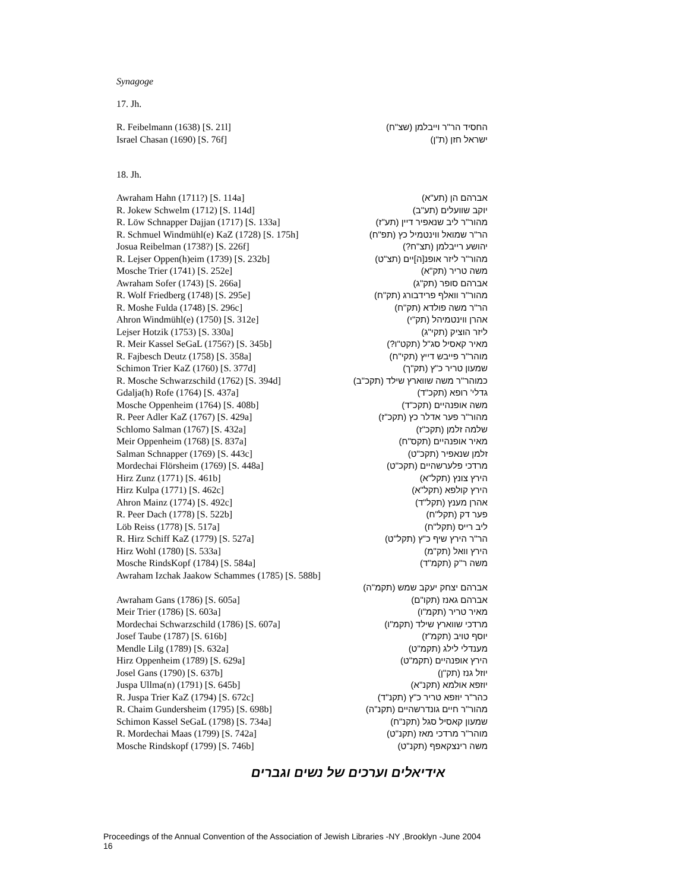Synagoge
17. Jh.
| R. Feibelmann (1638) [S. 21l] | החסיד הר"ר וייבלמן (שצ"ח) |
| Israel Chasan (1690) [S. 76f] | ישראל חזן (ת"ן) |
18. Jh.
| Awraham Hahn (1711?) [S. 114a] | אברהם הן (תע"א) |
| R. Jokew Schwelm (1712) [S. 114d] | יוקב שוועלים (תע"ב) |
| R. Löw Schnapper Dajjan (1717) [S. 133a] | מהור"ר ליב שנאפיר דיין (תע"ז) |
| R. Schmuel Windmühl(e) KaZ (1728) [S. 175h] | הר"ר שמואל ווינטמיל כץ (תפ"ח) |
| Josua Reibelman (1738?) [S. 226f] | יהושע רייבלמן (תצ"ח?) |
| R. Lejser Oppen(h)eim (1739) [S. 232b] | מהור"ר ליזר אופנ[ה]יים (תצ"ט) |
| Mosche Trier (1741) [S. 252e] | משה טריר (תק"א) |
| Awraham Sofer (1743) [S. 266a] | אברהם סופר (תק"ג) |
| R. Wolf Friedberg (1748) [S. 295e] | מהור"ר וואלף פרידבורג (תק"ח) |
| R. Moshe Fulda (1748) [S. 296c] | הר"ר משה פולדא (תק"ח) |
| Ahron Windmühl(e) (1750) [S. 312e] | אהרן ווינטמיהל (תק"י) |
| Lejser Hotzik (1753) [S. 330a] | ליזר הוציק (תקי"ג) |
| R. Meir Kassel SeGaL (1756?) [S. 345b] | מאיר קאסיל סג"ל (תקט"ו?) |
| R. Fajbesch Deutz (1758) [S. 358a] | מוהר"ר פייבש דייץ (תקי"ח) |
| Schimon Trier KaZ (1760) [S. 377d] | שמעון טריר כ"ץ (תק"ך) |
| R. Mosche Schwarzschild (1762) [S. 394d] | כמוהר"ר משה שווארץ שילד (תקכ"ב) |
| Gdalja(h) Rofe (1764) [S. 437a] | גדלי' רופא (תקכ"ד) |
| Mosche Oppenheim (1764) [S. 408b] | משה אופנהיים (תקכ"ד) |
| R. Peer Adler KaZ (1767) [S. 429a] | מהור"ר פער אדלר כץ (תקכ"ז) |
| Schlomo Salman (1767) [S. 432a] | שלמה זלמן (תקכ"ז) |
| Meir Oppenheim (1768) [S. 837a] | מאיר אופנהיים (תקס"ח) |
| Salman Schnapper (1769) [S. 443c] | זלמן שנאפיר (תקכ"ט) |
| Mordechai Flörsheim (1769) [S. 448a] | מרדכי פלערשהיים (תקכ"ט) |
| Hirz Zunz (1771) [S. 461b] | הירץ צונץ (תקל"א) |
| Hirz Kulpa (1771) [S. 462c] | הירץ קולפא (תקל"א) |
| Ahron Mainz (1774) [S. 492c] | אהרן מענץ (תקל"ד) |
| R. Peer Dach (1778) [S. 522b] | פער דק (תקל"ח) |
| Löb Reiss (1778) [S. 517a] | ליב רייס (תקל"ח) |
| R. Hirz Schiff KaZ (1779) [S. 527a] | הר"ר הירץ שיף כ"ץ (תקל"ט) |
| Hirz Wohl (1780) [S. 533a] | הירץ וואל (תק"מ) |
| Mosche RindsKopf (1784) [S. 584a] | משה ר"ק (תקמ"ד) |
| Awraham Izchak Jaakow Schammes (1785) [S. 588b] | |
| | אברהם יצחק יעקב שמש (תקמ"ה) |
| Awraham Gans (1786) [S. 605a] | אברהם גאנז (תקו"ם) |
| Meir Trier (1786) [S. 603a] | מאיר טריר (תקמ"ו) |
| Mordechai Schwarzschild (1786) [S. 607a] | מרדכי שווארץ שילד (תקמ"ו) |
| Josef Taube (1787) [S. 616b] | יוסף טויב (תקמ"ז) |
| Mendle Lilg (1789) [S. 632a] | מענדלי לילג (תקמ"ט) |
| Hirz Oppenheim (1789) [S. 629a] | הירץ אופנהיים (תקמ"ט) |
| Josel Gans (1790) [S. 637b] | יוזל גנז (תק"ן) |
| Juspa Ullma(n) (1791) [S. 645b] | יוזפא אולמא (תקנ"א) |
| R. Juspa Trier KaZ (1794) [S. 672c] | כהר"ר יוזפא טריר כ"ץ (תקנ"ד) |
| R. Chaim Gundersheim (1795) [S. 698b] | מהור"ר חיים גונדרשהיים (תקנ"ה) |
| Schimon Kassel SeGaL (1798) [S. 734a] | שמעון קאסיל סגל (תקנ"ח) |
| R. Mordechai Maas (1799) [S. 742a] | מוהר"ר מרדכי מאז (תקנ"ט) |
| Mosche Rindskopf (1799) [S. 746b] | משה רינצקאפף (תקנ"ט) |
אידיאלים וערכים של נשים וגברים
Proceedings of the Annual Convention of the Association of Jewish Libraries -NY ,Brooklyn -June 2004
16